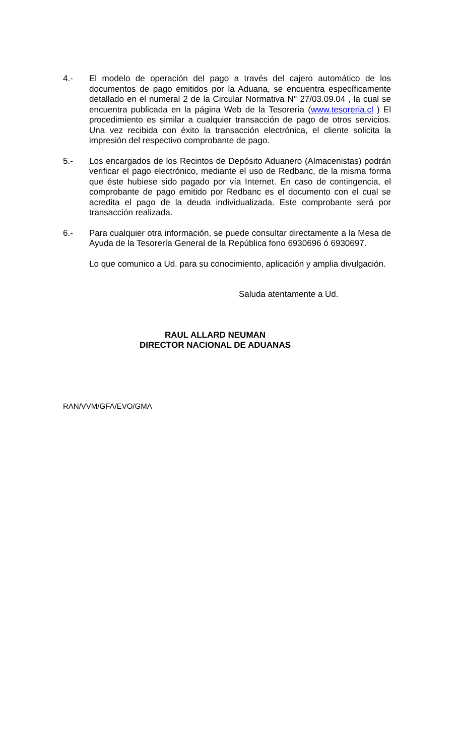4.- El modelo de operación del pago a través del cajero automático de los documentos de pago emitidos por la Aduana, se encuentra específicamente detallado en el numeral 2 de la Circular Normativa N° 27/03.09.04 , la cual se encuentra publicada en la página Web de la Tesorería (www.tesoreria.cl ) El procedimiento es similar a cualquier transacción de pago de otros servicios. Una vez recibida con éxito la transacción electrónica, el cliente solicita la impresión del respectivo comprobante de pago.
5.- Los encargados de los Recintos de Depósito Aduanero (Almacenistas) podrán verificar el pago electrónico, mediante el uso de Redbanc, de la misma forma que éste hubiese sido pagado por vía Internet. En caso de contingencia, el comprobante de pago emitido por Redbanc es el documento con el cual se acredita el pago de la deuda individualizada. Este comprobante será por transacción realizada.
6.- Para cualquier otra información, se puede consultar directamente a la Mesa de Ayuda de la Tesorería General de la República fono 6930696 ó 6930697.
Lo que comunico a Ud. para su conocimiento, aplicación y amplia divulgación.
Saluda atentamente a Ud.
RAUL ALLARD NEUMAN
DIRECTOR NACIONAL DE ADUANAS
RAN/VVM/GFA/EVO/GMA